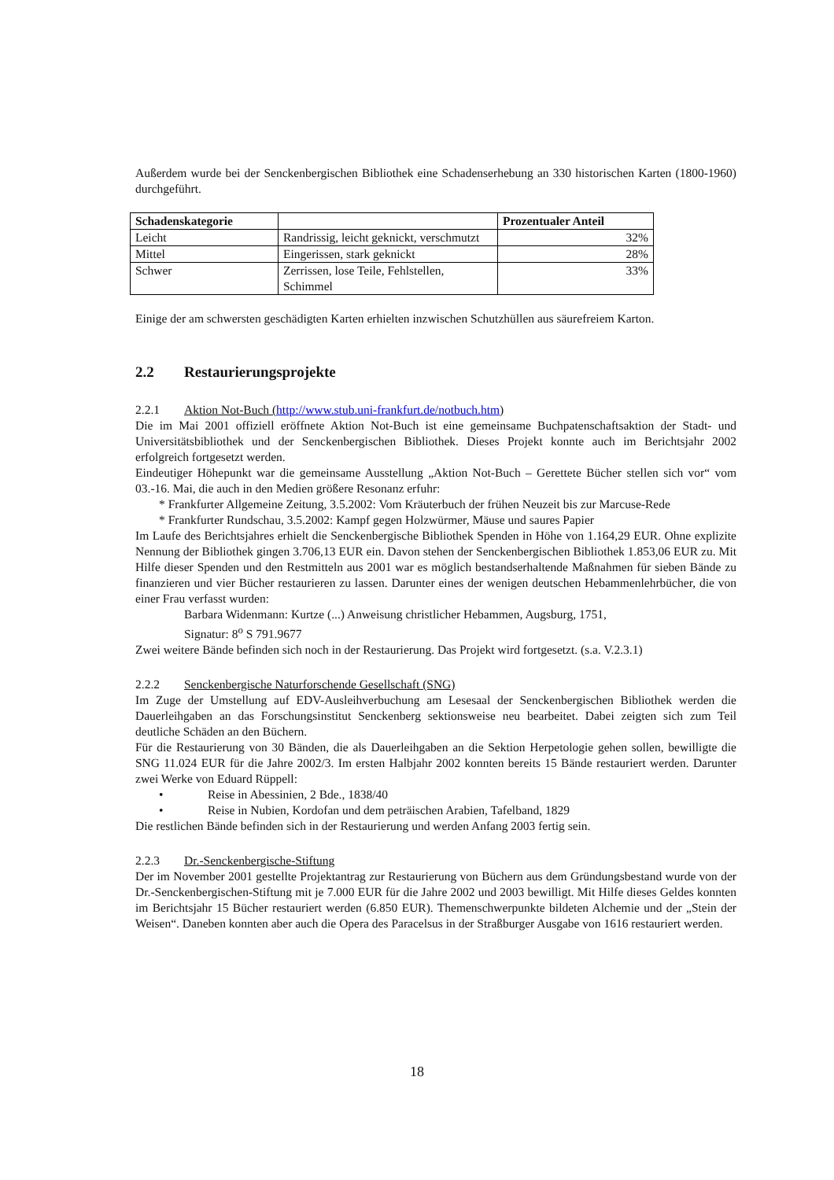Außerdem wurde bei der Senckenbergischen Bibliothek eine Schadenserhebung an 330 historischen Karten (1800-1960) durchgeführt.
| Schadenskategorie | | Prozentualer Anteil |
| --- | --- | --- |
| Leicht | Randrissig, leicht geknickt, verschmutzt | 32% |
| Mittel | Eingerissen, stark geknickt | 28% |
| Schwer | Zerrissen, lose Teile, Fehlstellen, Schimmel | 33% |
Einige der am schwersten geschädigten Karten erhielten inzwischen Schutzhüllen aus säurefreiem Karton.
2.2 Restaurierungsprojekte
2.2.1 Aktion Not-Buch (http://www.stub.uni-frankfurt.de/notbuch.htm)
Die im Mai 2001 offiziell eröffnete Aktion Not-Buch ist eine gemeinsame Buchpatenschaftsaktion der Stadt- und Universitätsbibliothek und der Senckenbergischen Bibliothek. Dieses Projekt konnte auch im Berichtsjahr 2002 erfolgreich fortgesetzt werden.
Eindeutiger Höhepunkt war die gemeinsame Ausstellung „Aktion Not-Buch – Gerettete Bücher stellen sich vor“ vom 03.-16. Mai, die auch in den Medien größere Resonanz erfuhr:
* Frankfurter Allgemeine Zeitung, 3.5.2002: Vom Kräuterbuch der frühen Neuzeit bis zur Marcuse-Rede
* Frankfurter Rundschau, 3.5.2002: Kampf gegen Holzwürmer, Mäuse und saures Papier
Im Laufe des Berichtsjahres erhielt die Senckenbergische Bibliothek Spenden in Höhe von 1.164,29 EUR. Ohne explizite Nennung der Bibliothek gingen 3.706,13 EUR ein. Davon stehen der Senckenbergischen Bibliothek 1.853,06 EUR zu. Mit Hilfe dieser Spenden und den Restmitteln aus 2001 war es möglich bestandserhaltende Maßnahmen für sieben Bände zu finanzieren und vier Bücher restaurieren zu lassen. Darunter eines der wenigen deutschen Hebammenlehrbücher, die von einer Frau verfasst wurden:
Barbara Widenmann: Kurtze (...) Anweisung christlicher Hebammen, Augsburg, 1751,
Signatur: 8<sup>o</sup> S 791.9677
Zwei weitere Bände befinden sich noch in der Restaurierung. Das Projekt wird fortgesetzt. (s.a. V.2.3.1)
2.2.2 Senckenbergische Naturforschende Gesellschaft (SNG)
Im Zuge der Umstellung auf EDV-Ausleihverbuchung am Lesesaal der Senckenbergischen Bibliothek werden die Dauerleihgaben an das Forschungsinstitut Senckenberg sektionsweise neu bearbeitet. Dabei zeigten sich zum Teil deutliche Schäden an den Büchern.
Für die Restaurierung von 30 Bänden, die als Dauerleihgaben an die Sektion Herpetologie gehen sollen, bewilligte die SNG 11.024 EUR für die Jahre 2002/3. Im ersten Halbjahr 2002 konnten bereits 15 Bände restauriert werden. Darunter zwei Werke von Eduard Rüppell:
• Reise in Abessinien, 2 Bde., 1838/40
• Reise in Nubien, Kordofan und dem peträischen Arabien, Tafelband, 1829
Die restlichen Bände befinden sich in der Restaurierung und werden Anfang 2003 fertig sein.
2.2.3 Dr.-Senckenbergische-Stiftung
Der im November 2001 gestellte Projektantrag zur Restaurierung von Büchern aus dem Gründungsbestand wurde von der Dr.-Senckenbergischen-Stiftung mit je 7.000 EUR für die Jahre 2002 und 2003 bewilligt. Mit Hilfe dieses Geldes konnten im Berichtsjahr 15 Bücher restauriert werden (6.850 EUR). Themenschwerpunkte bildeten Alchemie und der „Stein der Weisen“. Daneben konnten aber auch die Opera des Paracelsus in der Straßburger Ausgabe von 1616 restauriert werden.
18